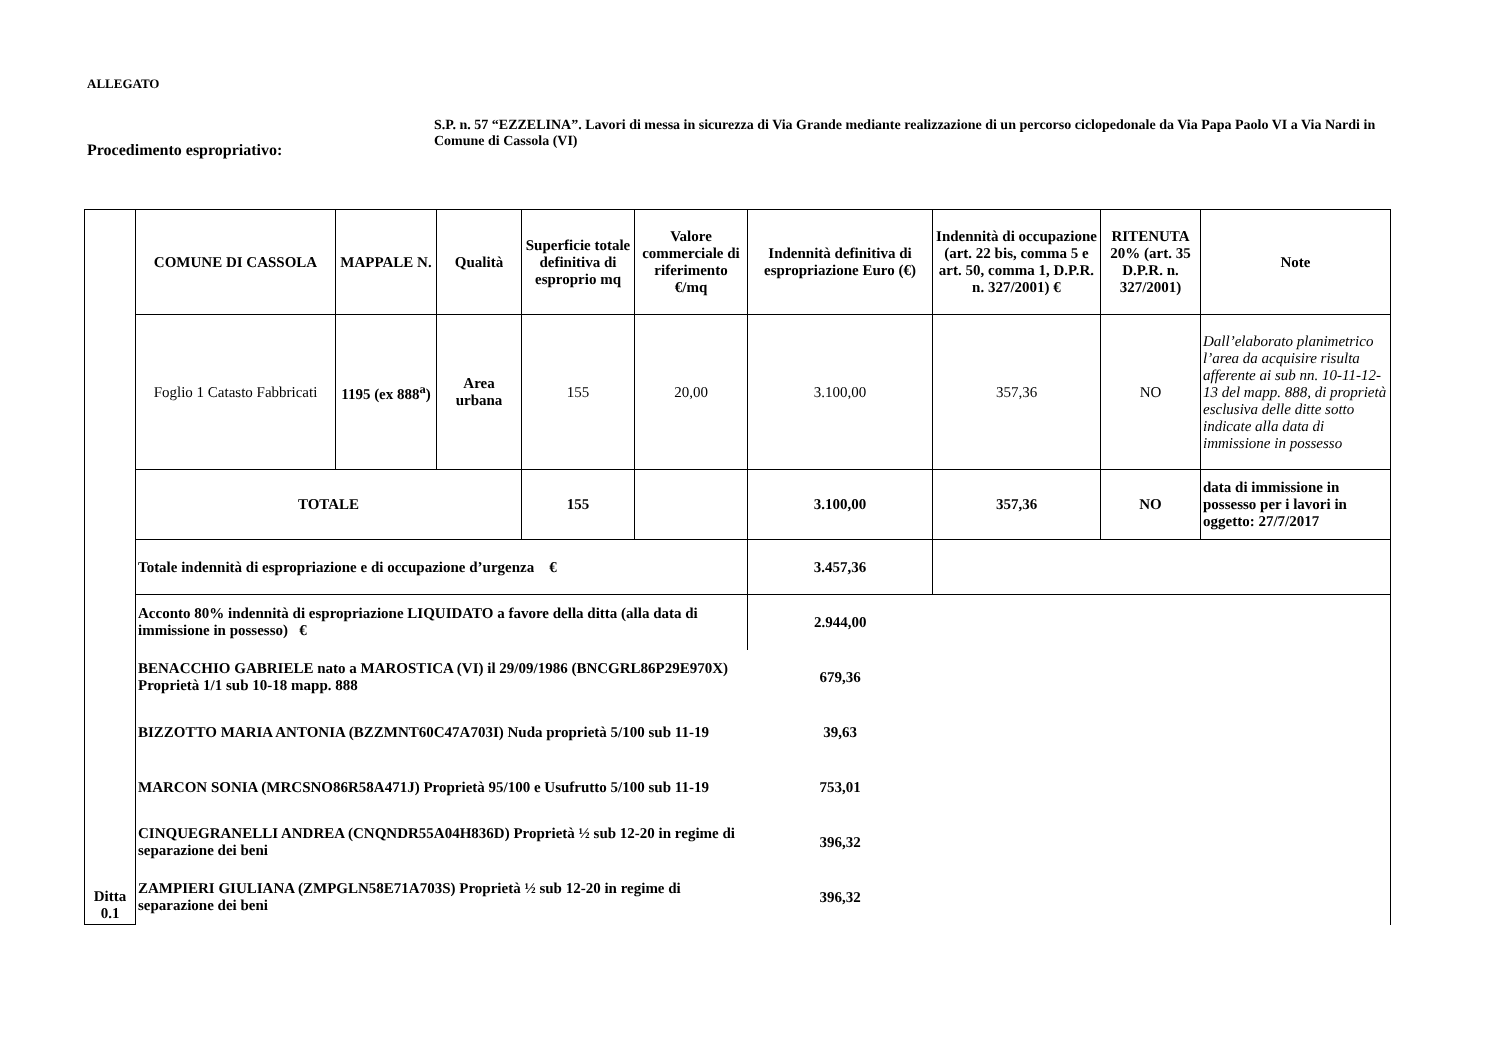ALLEGATO
Procedimento espropriativo:
S.P. n. 57 “EZZELINA”. Lavori di messa in sicurezza di Via Grande mediante realizzazione di un percorso ciclopedonale da Via Papa Paolo VI a Via Nardi in Comune di Cassola (VI)
| Ditta 0.1 | COMUNE DI CASSOLA | MAPPALE N. | Qualità | Superficie totale definitiva di esproprio mq | Valore commerciale di riferimento €/mq | Indennità definitiva di espropriazione Euro (€) | Indennità di occupazione (art. 22 bis, comma 5 e art. 50, comma 1, D.P.R. n. 327/2001) € | RITENUTA 20% (art. 35 D.P.R. n. 327/2001) | Note |
| | Foglio 1 Catasto Fabbricati | 1195 (ex 888<sup>a</sup>) | Area urbana | 155 | 20,00 | 3.100,00 | 357,36 | NO | Dall’elaborato planimetrico l’area da acquisire risulta afferente ai sub nn. 10-11-12-13 del mapp. 888, di proprietà esclusiva delle ditte sotto indicate alla data di immissione in possesso |
| | TOTALE | | | 155 | | 3.100,00 | 357,36 | NO | data di immissione in possesso per i lavori in oggetto: 27/7/2017 |
| | Totale indennità di espropriazione e di occupazione d’urgenza € | | | | | 3.457,36 | | | |
| | Acconto 80% indennità di espropriazione LIQUIDATO a favore della ditta (alla data di immissione in possesso) € | | | | | 2.944,00 | | | |
| | BENACCHIO GABRIELE nato a MAROSTICA (VI) il 29/09/1986 (BNCGRL86P29E970X) Proprietà 1/1 sub 10-18 mapp. 888 | | | | | 679,36 | | | |
| | BIZZOTTO MARIA ANTONIA (BZZMNT60C47A703I) Nuda proprietà 5/100 sub 11-19 | | | | | 39,63 | | | |
| | MARCON SONIA (MRCSNO86R58A471J) Proprietà 95/100 e Usufrutto 5/100 sub 11-19 | | | | | 753,01 | | | |
| | CINQUEGRANELLI ANDREA (CNQNDR55A04H836D) Proprietà ½ sub 12-20 in regime di separazione dei beni | | | | | 396,32 | | | |
| | ZAMPIERI GIULIANA (ZMPGLN58E71A703S) Proprietà ½ sub 12-20 in regime di separazione dei beni | | | | | 396,32 | | | |